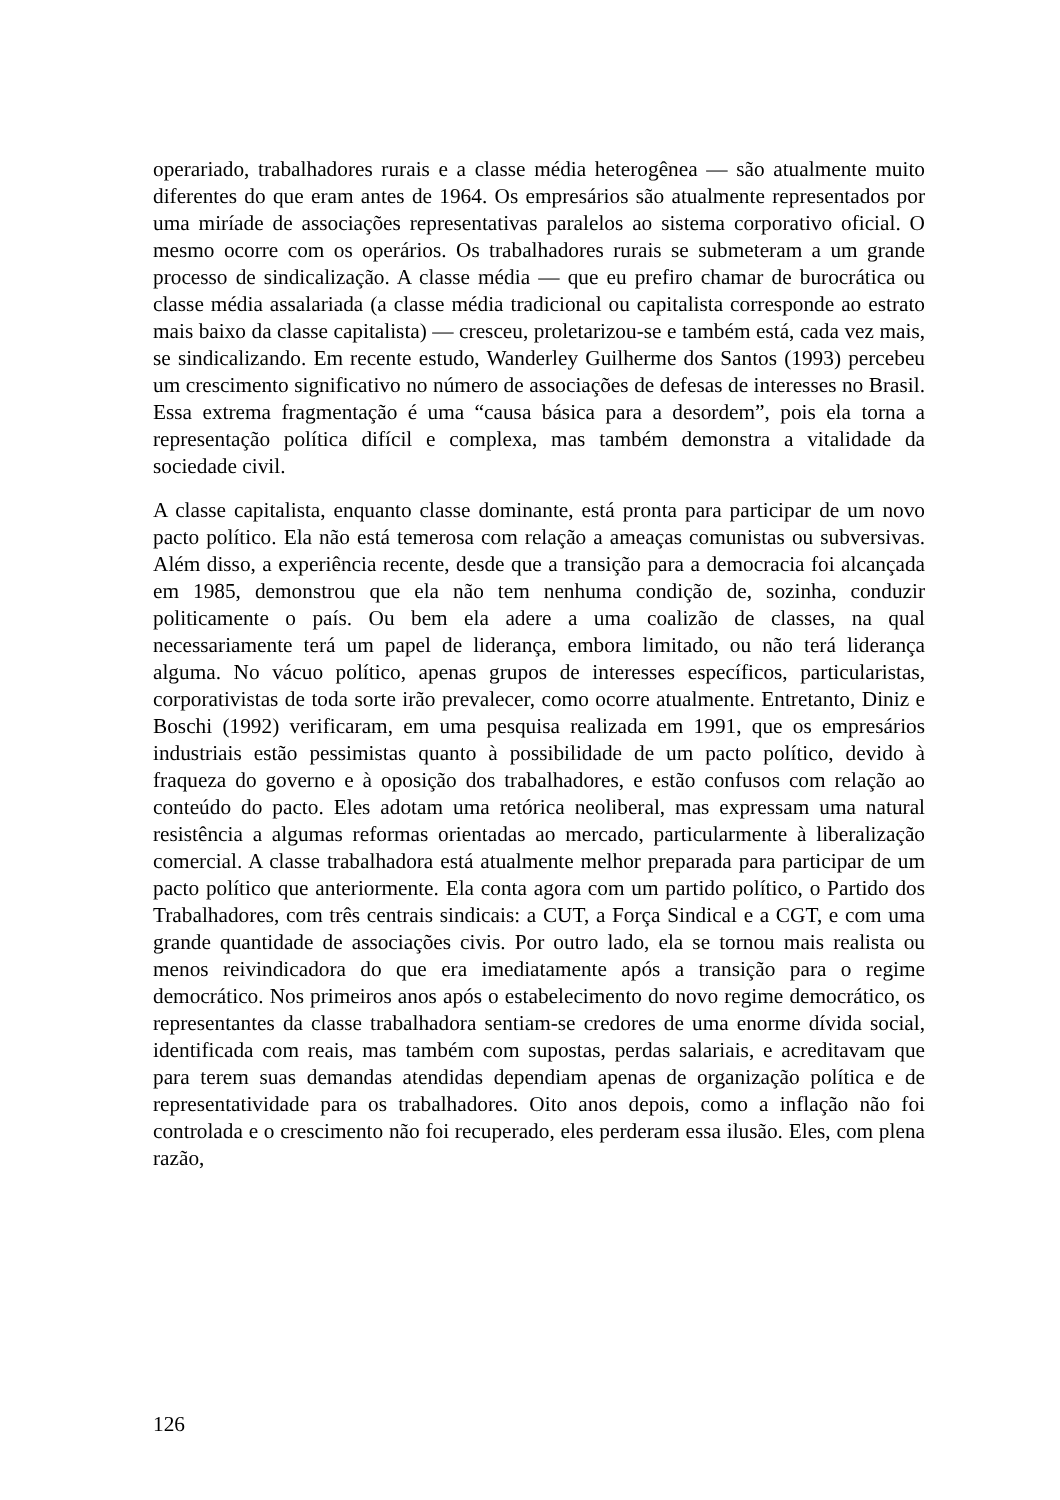operariado, trabalhadores rurais e a classe média heterogênea — são atualmente muito diferentes do que eram antes de 1964. Os empresários são atualmente representados por uma miríade de associações representativas paralelos ao sistema corporativo oficial. O mesmo ocorre com os operários. Os trabalhadores rurais se submeteram a um grande processo de sindicalização. A classe média — que eu prefiro chamar de burocrática ou classe média assalariada (a classe média tradicional ou capitalista corresponde ao estrato mais baixo da classe capitalista) — cresceu, proletarizou-se e também está, cada vez mais, se sindicalizando. Em recente estudo, Wanderley Guilherme dos Santos (1993) percebeu um crescimento significativo no número de associações de defesas de interesses no Brasil. Essa extrema fragmentação é uma “causa básica para a desordem”, pois ela torna a representação política difícil e complexa, mas também demonstra a vitalidade da sociedade civil.
A classe capitalista, enquanto classe dominante, está pronta para participar de um novo pacto político. Ela não está temerosa com relação a ameaças comunistas ou subversivas. Além disso, a experiência recente, desde que a transição para a democracia foi alcançada em 1985, demonstrou que ela não tem nenhuma condição de, sozinha, conduzir politicamente o país. Ou bem ela adere a uma coalizão de classes, na qual necessariamente terá um papel de liderança, embora limitado, ou não terá liderança alguma. No vácuo político, apenas grupos de interesses específicos, particularistas, corporativistas de toda sorte irão prevalecer, como ocorre atualmente. Entretanto, Diniz e Boschi (1992) verificaram, em uma pesquisa realizada em 1991, que os empresários industriais estão pessimistas quanto à possibilidade de um pacto político, devido à fraqueza do governo e à oposição dos trabalhadores, e estão confusos com relação ao conteúdo do pacto. Eles adotam uma retórica neoliberal, mas expressam uma natural resistência a algumas reformas orientadas ao mercado, particularmente à liberalização comercial. A classe trabalhadora está atualmente melhor preparada para participar de um pacto político que anteriormente. Ela conta agora com um partido político, o Partido dos Trabalhadores, com três centrais sindicais: a CUT, a Força Sindical e a CGT, e com uma grande quantidade de associações civis. Por outro lado, ela se tornou mais realista ou menos reivindicadora do que era imediatamente após a transição para o regime democrático. Nos primeiros anos após o estabelecimento do novo regime democrático, os representantes da classe trabalhadora sentiam-se credores de uma enorme dívida social, identificada com reais, mas também com supostas, perdas salariais, e acreditavam que para terem suas demandas atendidas dependiam apenas de organização política e de representatividade para os trabalhadores. Oito anos depois, como a inflação não foi controlada e o crescimento não foi recuperado, eles perderam essa ilusão. Eles, com plena razão,
126